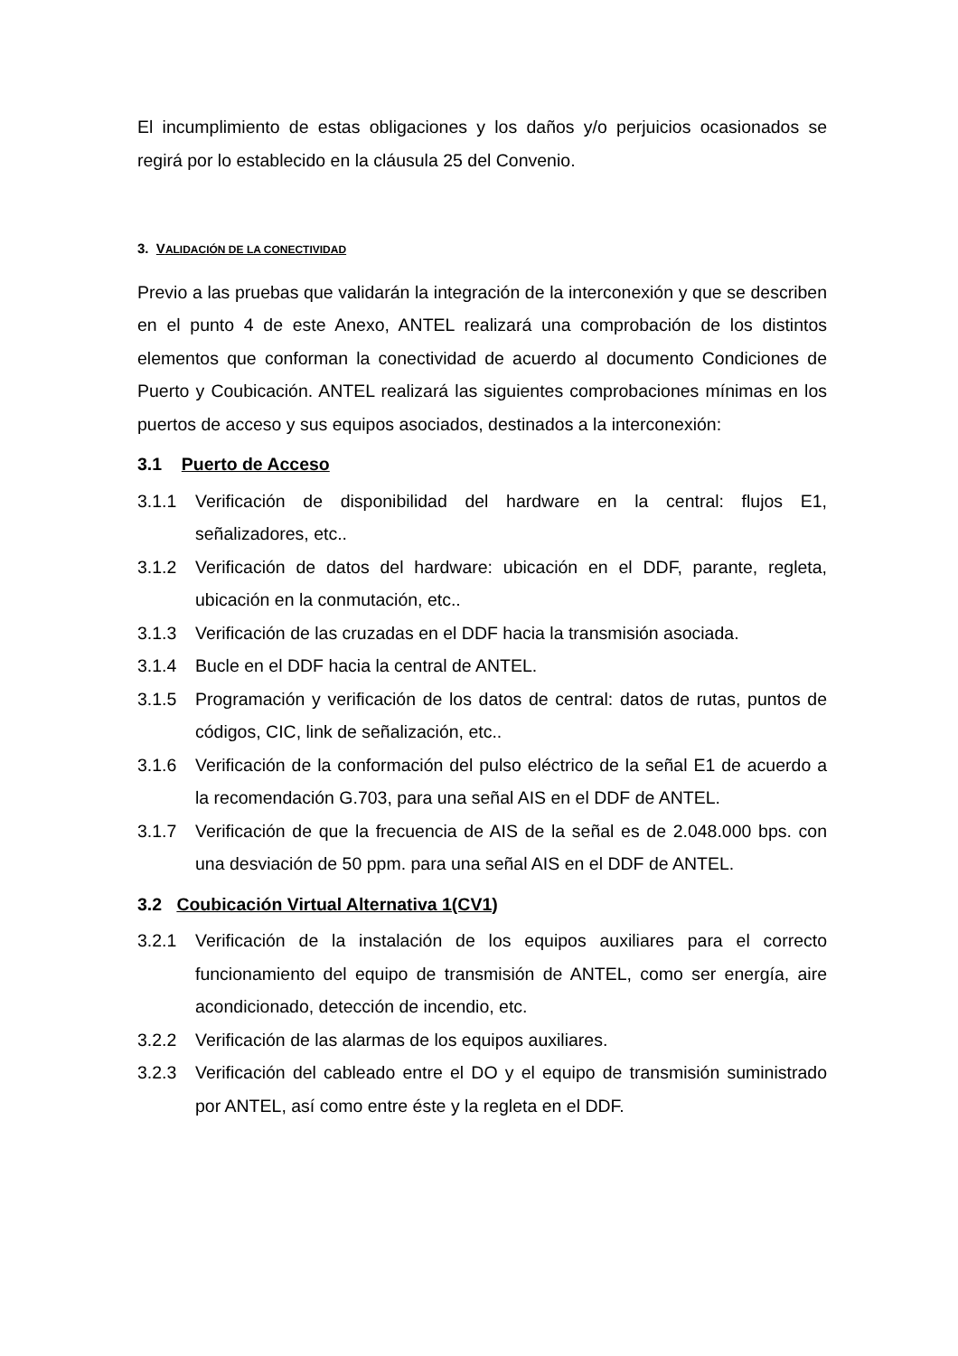El incumplimiento de estas obligaciones y los daños y/o perjuicios ocasionados se regirá por lo establecido en la cláusula 25 del Convenio.
3. VALIDACIÓN DE LA CONECTIVIDAD
Previo a las pruebas que validarán la integración de la interconexión y que se describen en el punto 4 de este Anexo, ANTEL realizará una comprobación de los distintos elementos que conforman la conectividad de acuerdo al documento Condiciones de Puerto y Coubicación. ANTEL realizará las siguientes comprobaciones mínimas en los puertos de acceso y sus equipos asociados, destinados a la interconexión:
3.1 Puerto de Acceso
3.1.1 Verificación de disponibilidad del hardware en la central: flujos E1, señalizadores, etc..
3.1.2 Verificación de datos del hardware: ubicación en el DDF, parante, regleta, ubicación en la conmutación, etc..
3.1.3 Verificación de las cruzadas en el DDF hacia la transmisión asociada.
3.1.4 Bucle en el DDF hacia la central de ANTEL.
3.1.5 Programación y verificación de los datos de central: datos de rutas, puntos de códigos, CIC, link de señalización, etc..
3.1.6 Verificación de la conformación del pulso eléctrico de la señal E1 de acuerdo a la recomendación G.703, para una señal AIS en el DDF de ANTEL.
3.1.7 Verificación de que la frecuencia de AIS de la señal es de 2.048.000 bps. con una desviación de 50 ppm. para una señal AIS en el DDF de ANTEL.
3.2 Coubicación Virtual Alternativa 1(CV1)
3.2.1 Verificación de la instalación de los equipos auxiliares para el correcto funcionamiento del equipo de transmisión de ANTEL, como ser energía, aire acondicionado, detección de incendio, etc.
3.2.2 Verificación de las alarmas de los equipos auxiliares.
3.2.3 Verificación del cableado entre el DO y el equipo de transmisión suministrado por ANTEL, así como entre éste y la regleta en el DDF.